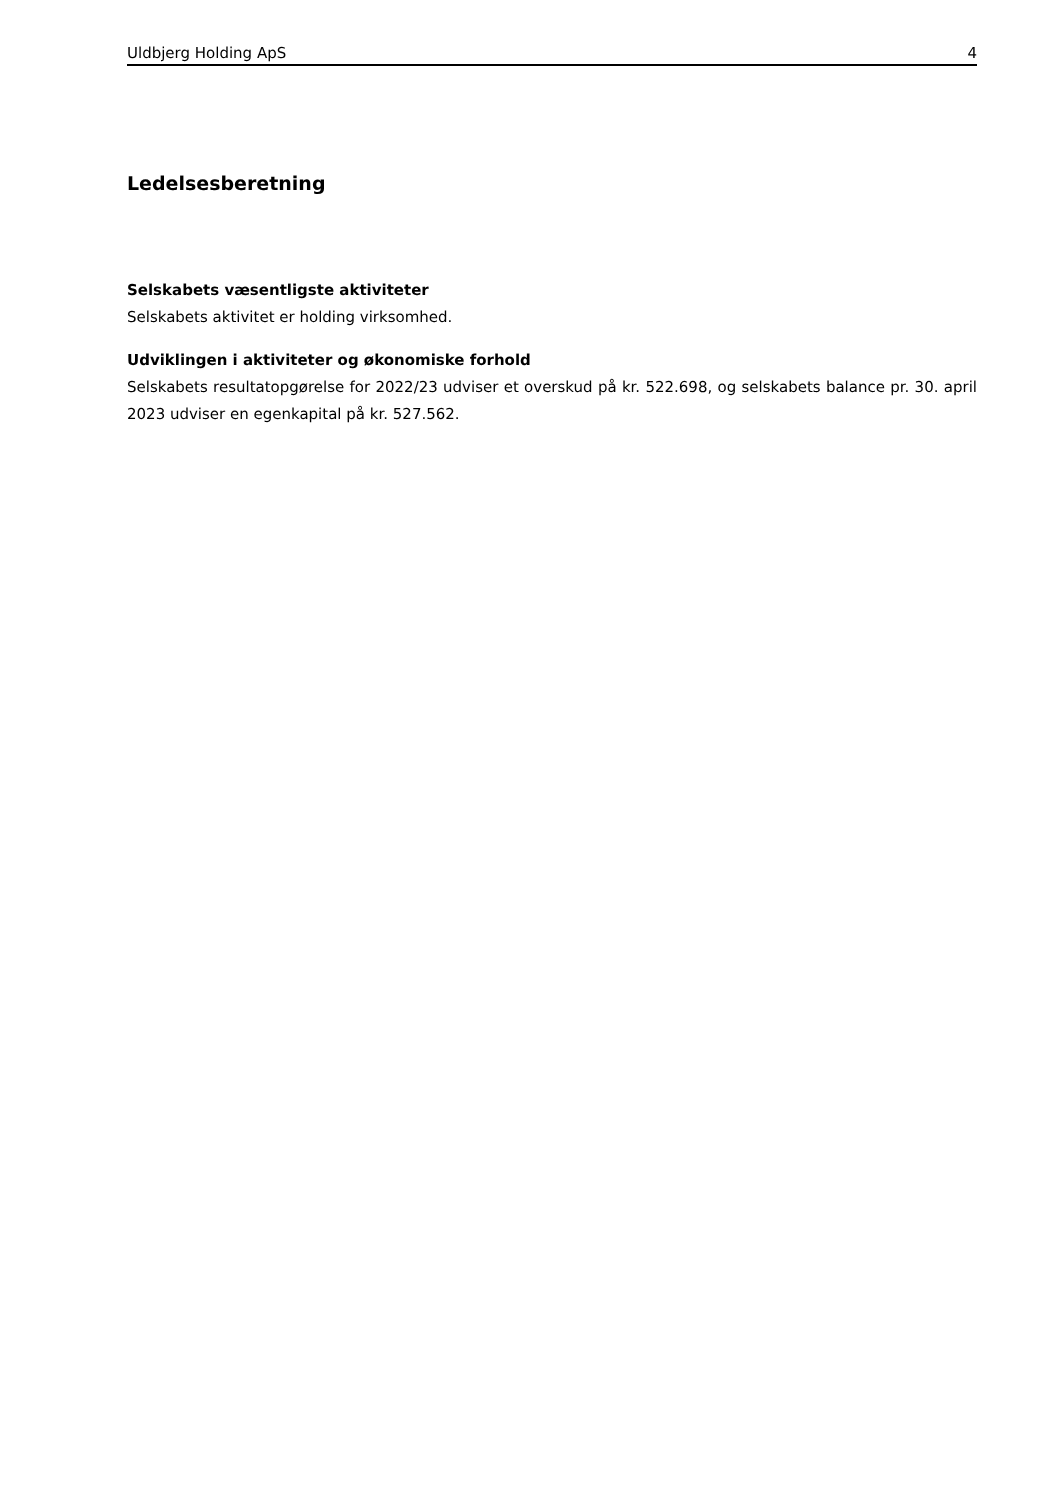Uldbjerg Holding ApS 4
Ledelsesberetning
Selskabets væsentligste aktiviteter
Selskabets aktivitet er holding virksomhed.
Udviklingen i aktiviteter og økonomiske forhold
Selskabets resultatopgørelse for 2022/23 udviser et overskud på kr. 522.698, og selskabets balance pr. 30. april 2023 udviser en egenkapital på kr. 527.562.